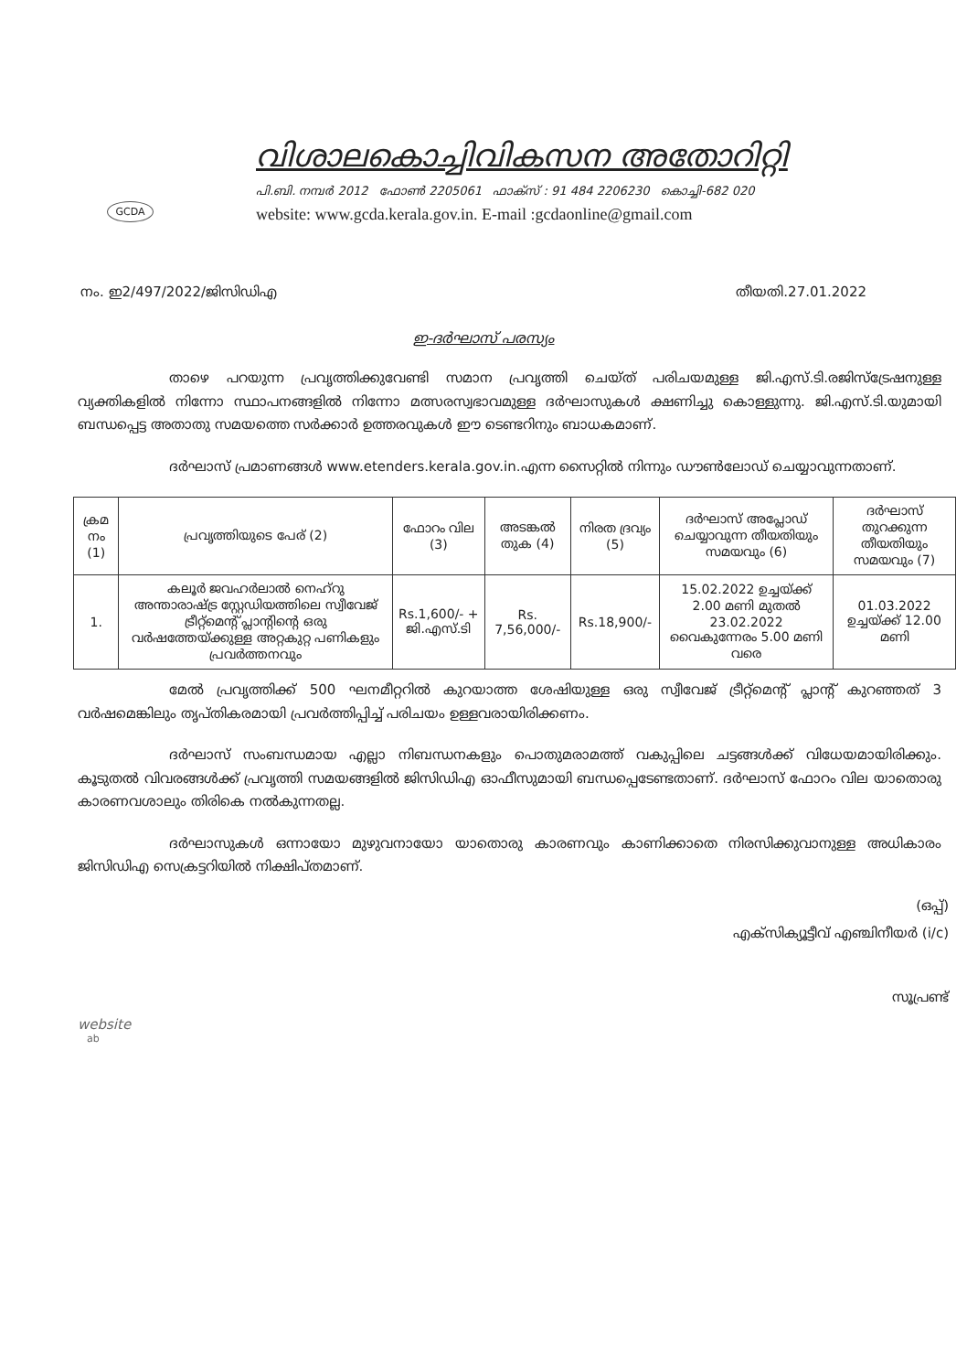GCDA
വിശാലകൊച്ചിവികസന അതോറിറ്റി
പി.ബി. നമ്പർ 2012 ഫോൺ 2205061 ഫാക്സ് : 91 484 2206230 കൊച്ചി-682 020
website: www.gcda.kerala.gov.in. E-mail :gcdaonline@gmail.com
നം. ഇ2/497/2022/ജിസിഡിഎ തീയതി.27.01.2022
ഇ-ദർഘാസ് പരസ്യം
താഴെ പറയുന്ന പ്രവൃത്തിക്കുവേണ്ടി സമാന പ്രവൃത്തി ചെയ്ത് പരിചയമുള്ള ജി.എസ്.ടി.രജിസ്ട്രേഷനുള്ള വ്യക്തികളിൽ നിന്നോ സ്ഥാപനങ്ങളിൽ നിന്നോ മത്സരസ്വഭാവമുള്ള ദർഘാസുകൾ ക്ഷണിച്ചു കൊള്ളുന്നു. ജി.എസ്.ടി.യുമായി ബന്ധപ്പെട്ട അതാതു സമയത്തെ സർക്കാർ ഉത്തരവുകൾ ഈ ടെണ്ടറിനും ബാധകമാണ്.
ദർഘാസ് പ്രമാണങ്ങൾ www.etenders.kerala.gov.in.എന്ന സൈറ്റിൽ നിന്നും ഡൗൺലോഡ് ചെയ്യാവുന്നതാണ്.
| ക്രമ നം (1) | പ്രവൃത്തിയുടെ പേര് (2) | ഫോറം വില (3) | അടങ്കൽ തുക (4) | നിരത ദ്രവ്യം (5) | ദർഘാസ് അപ്ലോഡ് ചെയ്യാവുന്ന തീയതിയും സമയവും (6) | ദർഘാസ് തുറക്കുന്ന തീയതിയും സമയവും (7) |
| --- | --- | --- | --- | --- | --- | --- |
| 1. | കലൂർ ജവഹർലാൽ നെഹ്റു അന്താരാഷ്ട്ര സ്റ്റേഡിയത്തിലെ സ്വീവേജ് ട്രീറ്റ്മെന്റ് പ്ലാന്റിന്റെ ഒരു വർഷത്തേയ്ക്കുള്ള അറ്റകുറ്റ പണികളും പ്രവർത്തനവും | Rs.1,600/- + ജി.എസ്.ടി | Rs. 7,56,000/- | Rs.18,900/- | 15.02.2022 ഉച്ചയ്ക്ക് 2.00 മണി മുതൽ 23.02.2022 വൈകുന്നേരം 5.00 മണി വരെ | 01.03.2022 ഉച്ചയ്ക്ക് 12.00 മണി |
മേൽ പ്രവൃത്തിക്ക് 500 ഘനമീറ്ററിൽ കുറയാത്ത ശേഷിയുള്ള ഒരു സ്വീവേജ് ട്രീറ്റ്മെന്റ് പ്ലാന്റ് കുറഞ്ഞത് 3 വർഷമെങ്കിലും തൃപ്തികരമായി പ്രവർത്തിപ്പിച്ച് പരിചയം ഉള്ളവരായിരിക്കണം.
ദർഘാസ് സംബന്ധമായ എല്ലാ നിബന്ധനകളും പൊതുമരാമത്ത് വകുപ്പിലെ ചട്ടങ്ങൾക്ക് വിധേയമായിരിക്കും. കൂടുതൽ വിവരങ്ങൾക്ക് പ്രവൃത്തി സമയങ്ങളിൽ ജിസിഡിഎ ഓഫീസുമായി ബന്ധപ്പെടേണ്ടതാണ്. ദർഘാസ് ഫോറം വില യാതൊരു കാരണവശാലും തിരികെ നൽകുന്നതല്ല.
ദർഘാസുകൾ ഒന്നായോ മുഴുവനായോ യാതൊരു കാരണവും കാണിക്കാതെ നിരസിക്കുവാനുള്ള അധികാരം ജിസിഡിഎ സെക്രട്ടറിയിൽ നിക്ഷിപ്തമാണ്.
(ഒപ്പ്)
എക്സിക്യൂട്ടീവ് എഞ്ചിനീയർ (i/c)
സൂപ്രണ്ട്
website
ab